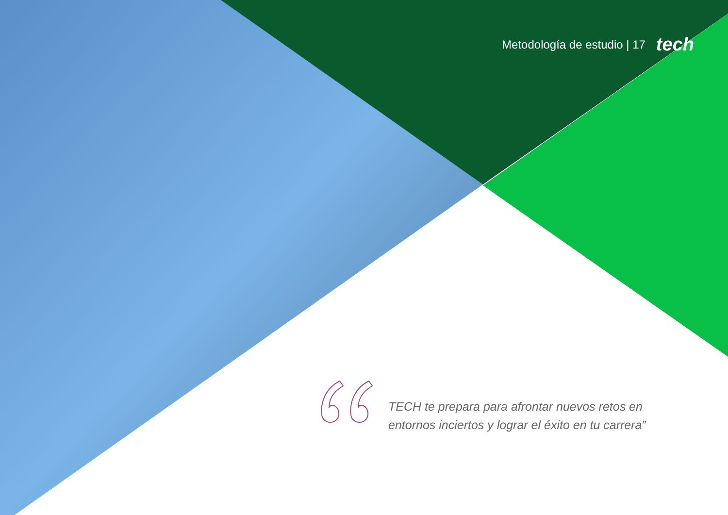Metodología de estudio | 17 tech
TECH te prepara para afrontar nuevos retos en entornos inciertos y lograr el éxito en tu carrera”